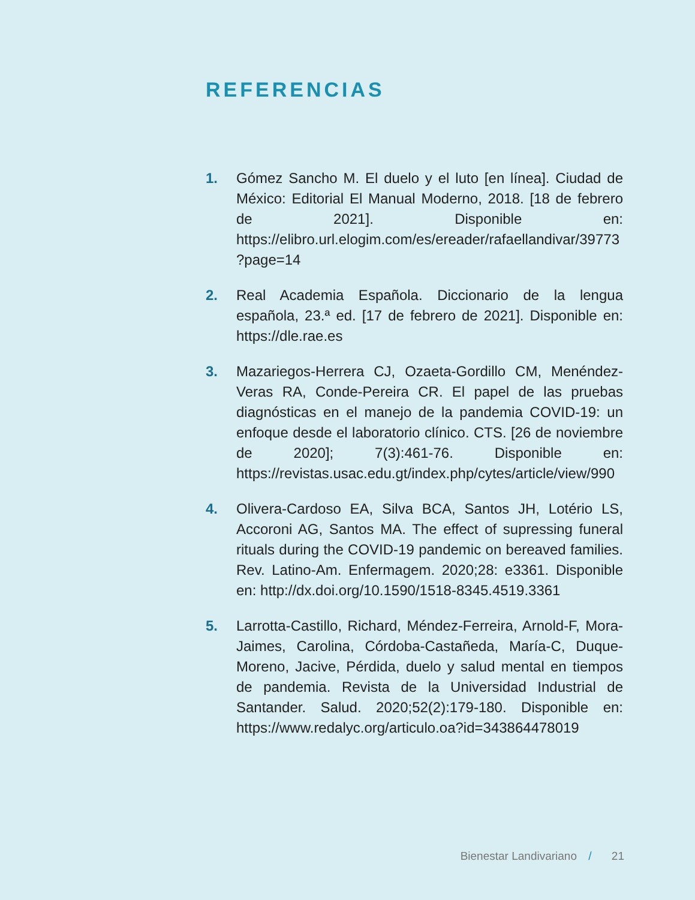REFERENCIAS
1. Gómez Sancho M. El duelo y el luto [en línea]. Ciudad de México: Editorial El Manual Moderno, 2018. [18 de febrero de 2021]. Disponible en: https://elibro.url.elogim.com/es/ereader/rafaellandivar/39773?page=14
2. Real Academia Española. Diccionario de la lengua española, 23.ª ed. [17 de febrero de 2021]. Disponible en: https://dle.rae.es
3. Mazariegos-Herrera CJ, Ozaeta-Gordillo CM, Menéndez-Veras RA, Conde-Pereira CR. El papel de las pruebas diagnósticas en el manejo de la pandemia COVID-19: un enfoque desde el laboratorio clínico. CTS. [26 de noviembre de 2020]; 7(3):461-76. Disponible en: https://revistas.usac.edu.gt/index.php/cytes/article/view/990
4. Olivera-Cardoso EA, Silva BCA, Santos JH, Lotério LS, Accoroni AG, Santos MA. The effect of supressing funeral rituals during the COVID-19 pandemic on bereaved families. Rev. Latino-Am. Enfermagem. 2020;28: e3361. Disponible en: http://dx.doi.org/10.1590/1518-8345.4519.3361
5. Larrotta-Castillo, Richard, Méndez-Ferreira, Arnold-F, Mora-Jaimes, Carolina, Córdoba-Castañeda, María-C, Duque-Moreno, Jacive, Pérdida, duelo y salud mental en tiempos de pandemia. Revista de la Universidad Industrial de Santander. Salud. 2020;52(2):179-180. Disponible en: https://www.redalyc.org/articulo.oa?id=343864478019
Bienestar Landivariano / 21